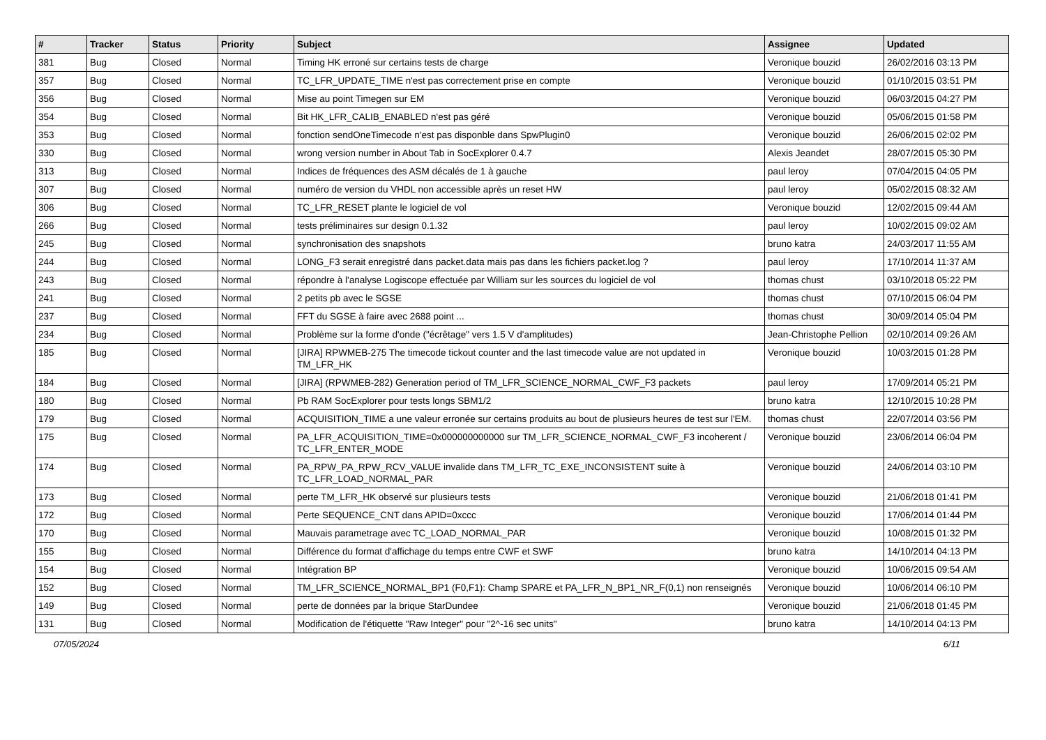| # | Tracker | Status | Priority | Subject | Assignee | Updated |
| --- | --- | --- | --- | --- | --- | --- |
| 381 | Bug | Closed | Normal | Timing HK erroné sur certains tests de charge | Veronique bouzid | 26/02/2016 03:13 PM |
| 357 | Bug | Closed | Normal | TC_LFR_UPDATE_TIME n'est pas correctement prise en compte | Veronique bouzid | 01/10/2015 03:51 PM |
| 356 | Bug | Closed | Normal | Mise au point Timegen sur EM | Veronique bouzid | 06/03/2015 04:27 PM |
| 354 | Bug | Closed | Normal | Bit HK_LFR_CALIB_ENABLED n'est pas géré | Veronique bouzid | 05/06/2015 01:58 PM |
| 353 | Bug | Closed | Normal | fonction sendOneTimecode n'est pas disponble dans SpwPlugin0 | Veronique bouzid | 26/06/2015 02:02 PM |
| 330 | Bug | Closed | Normal | wrong version number in About Tab in SocExplorer 0.4.7 | Alexis Jeandet | 28/07/2015 05:30 PM |
| 313 | Bug | Closed | Normal | Indices de fréquences des ASM décalés de 1 à gauche | paul leroy | 07/04/2015 04:05 PM |
| 307 | Bug | Closed | Normal | numéro de version du VHDL non accessible après un reset HW | paul leroy | 05/02/2015 08:32 AM |
| 306 | Bug | Closed | Normal | TC_LFR_RESET plante le logiciel de vol | Veronique bouzid | 12/02/2015 09:44 AM |
| 266 | Bug | Closed | Normal | tests préliminaires sur design 0.1.32 | paul leroy | 10/02/2015 09:02 AM |
| 245 | Bug | Closed | Normal | synchronisation des snapshots | bruno katra | 24/03/2017 11:55 AM |
| 244 | Bug | Closed | Normal | LONG_F3 serait enregistré dans packet.data mais pas dans les fichiers packet.log ? | paul leroy | 17/10/2014 11:37 AM |
| 243 | Bug | Closed | Normal | répondre à l'analyse Logiscope effectuée par William sur les sources du logiciel de vol | thomas chust | 03/10/2018 05:22 PM |
| 241 | Bug | Closed | Normal | 2 petits pb avec le SGSE | thomas chust | 07/10/2015 06:04 PM |
| 237 | Bug | Closed | Normal | FFT du SGSE à faire avec 2688 point ... | thomas chust | 30/09/2014 05:04 PM |
| 234 | Bug | Closed | Normal | Problème sur la forme d'onde ("écrêtage" vers 1.5 V d'amplitudes) | Jean-Christophe Pellion | 02/10/2014 09:26 AM |
| 185 | Bug | Closed | Normal | [JIRA] RPWMEB-275 The timecode tickout counter and the last timecode value are not updated in TM_LFR_HK | Veronique bouzid | 10/03/2015 01:28 PM |
| 184 | Bug | Closed | Normal | [JIRA] (RPWMEB-282) Generation period of TM_LFR_SCIENCE_NORMAL_CWF_F3 packets | paul leroy | 17/09/2014 05:21 PM |
| 180 | Bug | Closed | Normal | Pb RAM SocExplorer pour tests longs SBM1/2 | bruno katra | 12/10/2015 10:28 PM |
| 179 | Bug | Closed | Normal | ACQUISITION_TIME a une valeur erronée sur certains produits au bout de plusieurs heures de test sur l'EM. | thomas chust | 22/07/2014 03:56 PM |
| 175 | Bug | Closed | Normal | PA_LFR_ACQUISITION_TIME=0x000000000000 sur TM_LFR_SCIENCE_NORMAL_CWF_F3 incoherent / TC_LFR_ENTER_MODE | Veronique bouzid | 23/06/2014 06:04 PM |
| 174 | Bug | Closed | Normal | PA_RPW_PA_RPW_RCV_VALUE invalide dans TM_LFR_TC_EXE_INCONSISTENT suite à TC_LFR_LOAD_NORMAL_PAR | Veronique bouzid | 24/06/2014 03:10 PM |
| 173 | Bug | Closed | Normal | perte TM_LFR_HK observé sur plusieurs tests | Veronique bouzid | 21/06/2018 01:41 PM |
| 172 | Bug | Closed | Normal | Perte SEQUENCE_CNT dans APID=0xccc | Veronique bouzid | 17/06/2014 01:44 PM |
| 170 | Bug | Closed | Normal | Mauvais parametrage avec TC_LOAD_NORMAL_PAR | Veronique bouzid | 10/08/2015 01:32 PM |
| 155 | Bug | Closed | Normal | Différence du format d'affichage du temps entre CWF et SWF | bruno katra | 14/10/2014 04:13 PM |
| 154 | Bug | Closed | Normal | Intégration BP | Veronique bouzid | 10/06/2015 09:54 AM |
| 152 | Bug | Closed | Normal | TM_LFR_SCIENCE_NORMAL_BP1 (F0,F1): Champ SPARE et PA_LFR_N_BP1_NR_F(0,1) non renseignés | Veronique bouzid | 10/06/2014 06:10 PM |
| 149 | Bug | Closed | Normal | perte de données par la brique StarDundee | Veronique bouzid | 21/06/2018 01:45 PM |
| 131 | Bug | Closed | Normal | Modification de l'étiquette "Raw Integer" pour "2^-16 sec units" | bruno katra | 14/10/2014 04:13 PM |
07/05/2024 6/11